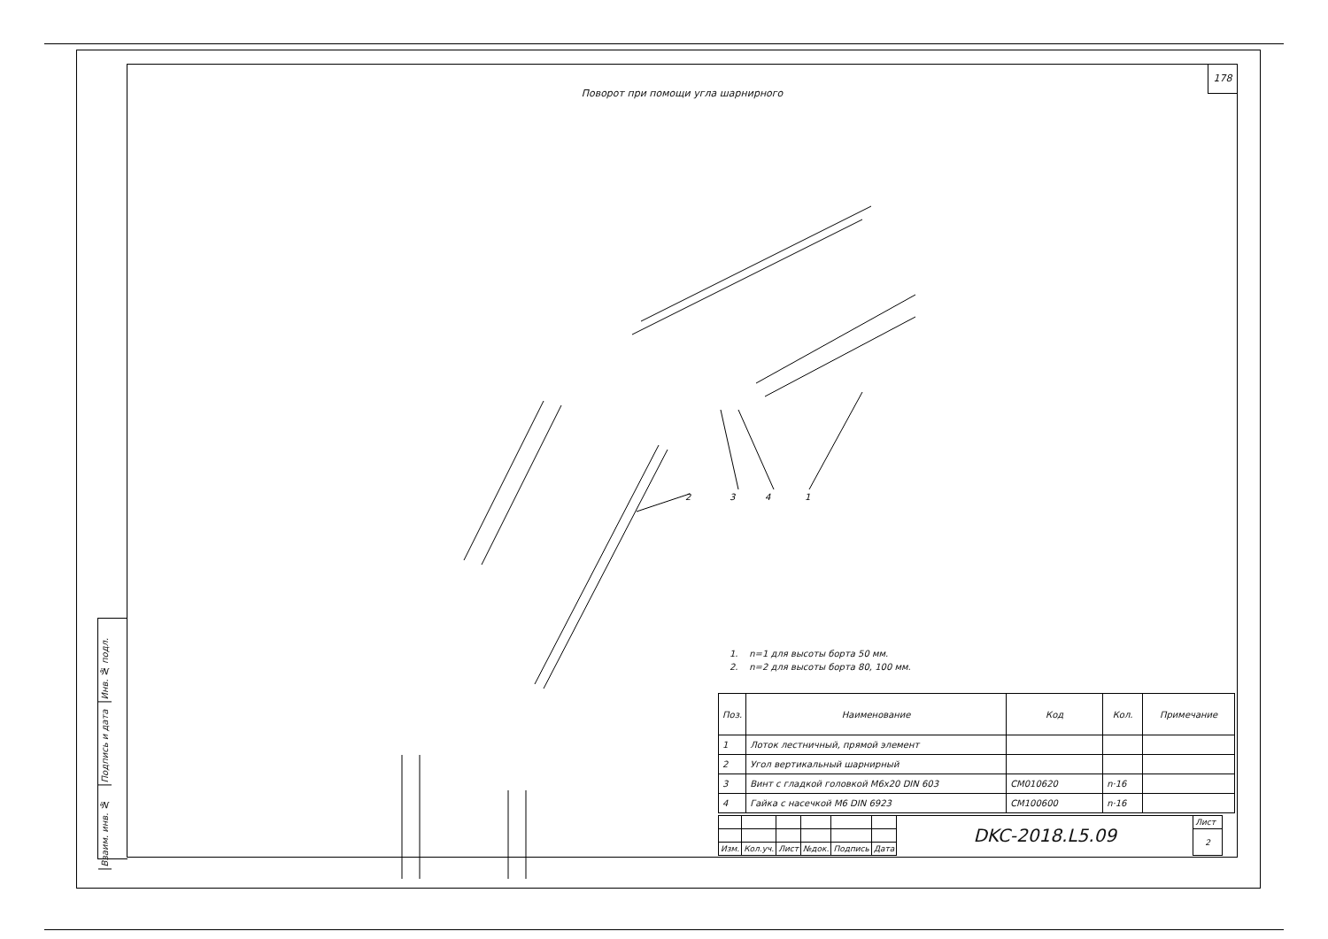Инв. № подл.
Подпись и дата
Взаим. инв. №
178
Поворот при помощи угла шарнирного
1
4
3
2
1. n=1 для высоты борта 50 мм.
2. n=2 для высоты борта 80, 100 мм.
| Поз. | Наименование | Код | Кол. | Примечание |
| --- | --- | --- | --- | --- |
| 1 | Лоток лестничный, прямой элемент | | | |
| 2 | Угол вертикальный шарнирный | | | |
| 3 | Винт с гладкой головкой М6х20 DIN 603 | CM010620 | n·16 | |
| 4 | Гайка с насечкой М6 DIN 6923 | CM100600 | n·16 | |
| | | | | | | DKC-2018.L5.09 | Лист |
| | | | | | | | 2 |
| Изм. | Кол.уч. | Лист | №док. | Подпись | Дата | | |